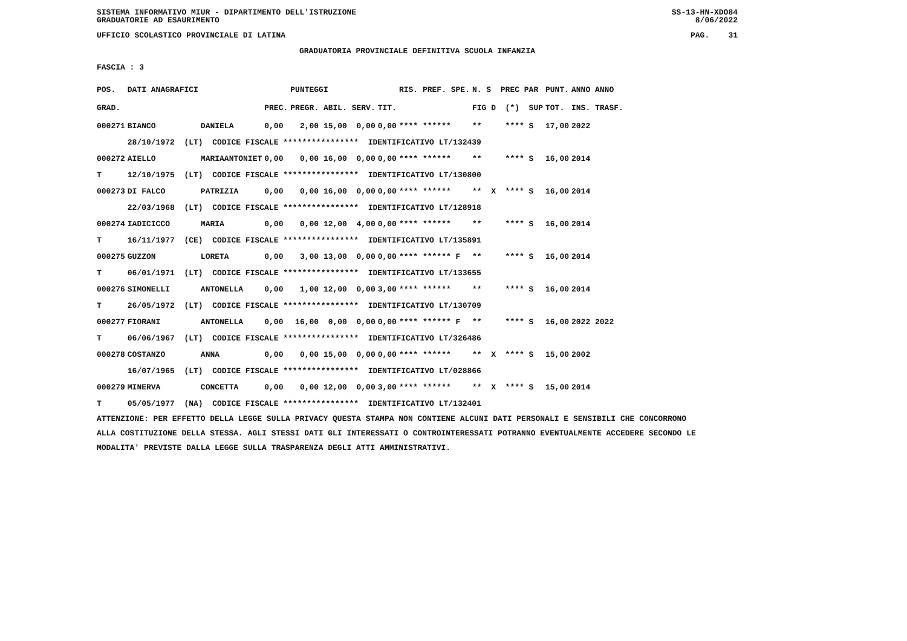SISTEMA INFORMATIVO MIUR - DIPARTIMENTO DELL'ISTRUZIONE SS-13-HN-XDO84
GRADUATORIE AD ESAURIMENTO 8/06/2022
UFFICIO SCOLASTICO PROVINCIALE DI LATINA PAG. 31
GRADUATORIA PROVINCIALE DEFINITIVA SCUOLA INFANZIA
FASCIA : 3
| POS. | DATI ANAGRAFICI | | | PUNTEGGI | | RIS. PREF. SPE. | N. S PREC PAR | PUNT. | ANNO ANNO |
| --- | --- | --- | --- | --- | --- | --- | --- | --- | --- |
| GRAD. | | | PREC. | PREGR. ABIL. SERV. | TIT. | | FIG D (*) SUP | TOT. | INS. TRASF. |
| 000271 | BIANCO | DANIELA | 0,00 | 2,00 15,00 0,00 | 0,00 | **** ****** | ** **** S | 17,00 | 2022 |
| | 28/10/1972 (LT) CODICE FISCALE **************** IDENTIFICATIVO LT/132439 | | | | | | | | |
| 000272 | AIELLO | MARIAANTONIET | 0,00 | 0,00 16,00 0,00 | 0,00 | **** ****** | ** **** S | 16,00 | 2014 |
| T | 12/10/1975 (LT) CODICE FISCALE **************** IDENTIFICATIVO LT/130800 | | | | | | | | |
| 000273 | DI FALCO | PATRIZIA | 0,00 | 0,00 16,00 0,00 | 0,00 | **** ****** | ** X **** S | 16,00 | 2014 |
| | 22/03/1968 (LT) CODICE FISCALE **************** IDENTIFICATIVO LT/128918 | | | | | | | | |
| 000274 | IADICICCO | MARIA | 0,00 | 0,00 12,00 4,00 | 0,00 | **** ****** | ** **** S | 16,00 | 2014 |
| T | 16/11/1977 (CE) CODICE FISCALE **************** IDENTIFICATIVO LT/135891 | | | | | | | | |
| 000275 | GUZZON | LORETA | 0,00 | 3,00 13,00 0,00 | 0,00 | **** ****** F | ** **** S | 16,00 | 2014 |
| T | 06/01/1971 (LT) CODICE FISCALE **************** IDENTIFICATIVO LT/133655 | | | | | | | | |
| 000276 | SIMONELLI | ANTONELLA | 0,00 | 1,00 12,00 0,00 | 3,00 | **** ****** | ** **** S | 16,00 | 2014 |
| T | 26/05/1972 (LT) CODICE FISCALE **************** IDENTIFICATIVO LT/130709 | | | | | | | | |
| 000277 | FIORANI | ANTONELLA | 0,00 | 16,00 0,00 0,00 | 0,00 | **** ****** F | ** **** S | 16,00 | 2022 2022 |
| T | 06/06/1967 (LT) CODICE FISCALE **************** IDENTIFICATIVO LT/326486 | | | | | | | | |
| 000278 | COSTANZO | ANNA | 0,00 | 0,00 15,00 0,00 | 0,00 | **** ****** | ** X **** S | 15,00 | 2002 |
| | 16/07/1965 (LT) CODICE FISCALE **************** IDENTIFICATIVO LT/028866 | | | | | | | | |
| 000279 | MINERVA | CONCETTA | 0,00 | 0,00 12,00 0,00 | 3,00 | **** ****** | ** X **** S | 15,00 | 2014 |
| T | 05/05/1977 (NA) CODICE FISCALE **************** IDENTIFICATIVO LT/132401 | | | | | | | | |
ATTENZIONE: PER EFFETTO DELLA LEGGE SULLA PRIVACY QUESTA STAMPA NON CONTIENE ALCUNI DATI PERSONALI E SENSIBILI CHE CONCORRONO
ALLA COSTITUZIONE DELLA STESSA. AGLI STESSI DATI GLI INTERESSATI O CONTROINTERESSATI POTRANNO EVENTUALMENTE ACCEDERE SECONDO LE
MODALITA' PREVISTE DALLA LEGGE SULLA TRASPARENZA DEGLI ATTI AMMINISTRATIVI.